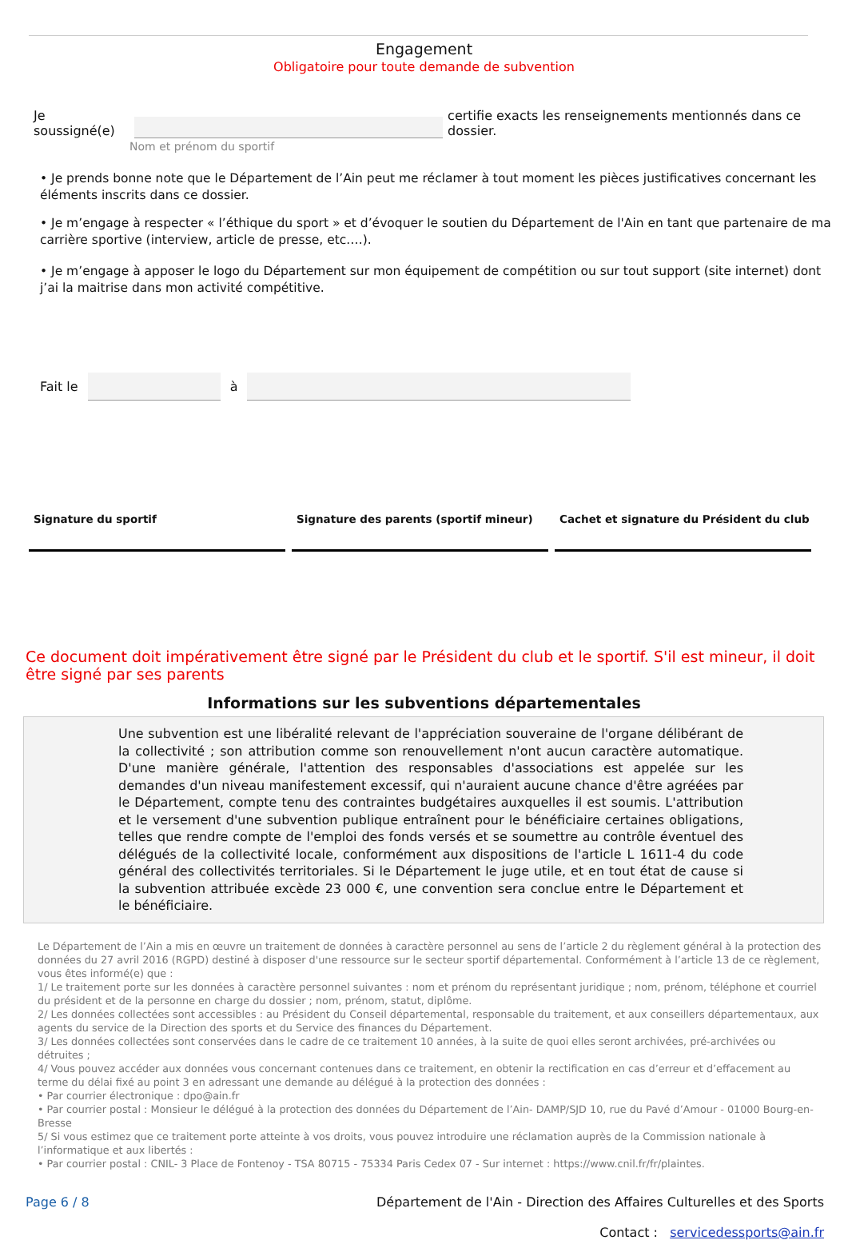Engagement
Obligatoire pour toute demande de subvention
Je soussigné(e) certifie exacts les renseignements mentionnés dans ce dossier.
Nom et prénom du sportif
• Je prends bonne note que le Département de l’Ain peut me réclamer à tout moment les pièces justificatives concernant les éléments inscrits dans ce dossier.
• Je m’engage à respecter « l’éthique du sport » et d’évoquer le soutien du Département de l'Ain en tant que partenaire de ma carrière sportive (interview, article de presse, etc.…).
• Je m’engage à apposer le logo du Département sur mon équipement de compétition ou sur tout support (site internet) dont j’ai la maitrise dans mon activité compétitive.
Fait le à
Signature du sportif Signature des parents (sportif mineur) Cachet et signature du Président du club
Ce document doit impérativement être signé par le Président du club et le sportif. S'il est mineur, il doit être signé par ses parents
Informations sur les subventions départementales
Une subvention est une libéralité relevant de l'appréciation souveraine de l'organe délibérant de la collectivité ; son attribution comme son renouvellement n'ont aucun caractère automatique. D'une manière générale, l'attention des responsables d'associations est appelée sur les demandes d'un niveau manifestement excessif, qui n'auraient aucune chance d'être agréées par le Département, compte tenu des contraintes budgétaires auxquelles il est soumis. L'attribution et le versement d'une subvention publique entraînent pour le bénéficiaire certaines obligations, telles que rendre compte de l'emploi des fonds versés et se soumettre au contrôle éventuel des délégués de la collectivité locale, conformément aux dispositions de l'article L 1611-4 du code général des collectivités territoriales. Si le Département le juge utile, et en tout état de cause si la subvention attribuée excède 23 000 €, une convention sera conclue entre le Département et le bénéficiaire.
Le Département de l’Ain a mis en œuvre un traitement de données à caractère personnel au sens de l’article 2 du règlement général à la protection des données du 27 avril 2016 (RGPD) destiné à disposer d'une ressource sur le secteur sportif départemental. Conformément à l’article 13 de ce règlement, vous êtes informé(e) que :
1/ Le traitement porte sur les données à caractère personnel suivantes : nom et prénom du représentant juridique ; nom, prénom, téléphone et courriel du président et de la personne en charge du dossier ; nom, prénom, statut, diplôme.
2/ Les données collectées sont accessibles : au Président du Conseil départemental, responsable du traitement, et aux conseillers départementaux, aux agents du service de la Direction des sports et du Service des finances du Département.
3/ Les données collectées sont conservées dans le cadre de ce traitement 10 années, à la suite de quoi elles seront archivées, pré-archivées ou détruites ;
4/ Vous pouvez accéder aux données vous concernant contenues dans ce traitement, en obtenir la rectification en cas d’erreur et d’effacement au terme du délai fixé au point 3 en adressant une demande au délégué à la protection des données :
• Par courrier électronique : dpo@ain.fr
• Par courrier postal : Monsieur le délégué à la protection des données du Département de l’Ain- DAMP/SJD 10, rue du Pavé d’Amour - 01000 Bourg-en-Bresse
5/ Si vous estimez que ce traitement porte atteinte à vos droits, vous pouvez introduire une réclamation auprès de la Commission nationale à l’informatique et aux libertés :
• Par courrier postal : CNIL- 3 Place de Fontenoy - TSA 80715 - 75334 Paris Cedex 07 - Sur internet : https://www.cnil.fr/fr/plaintes.
Page 6 / 8 Département de l'Ain - Direction des Affaires Culturelles et des Sports
Contact : servicedessports@ain.fr